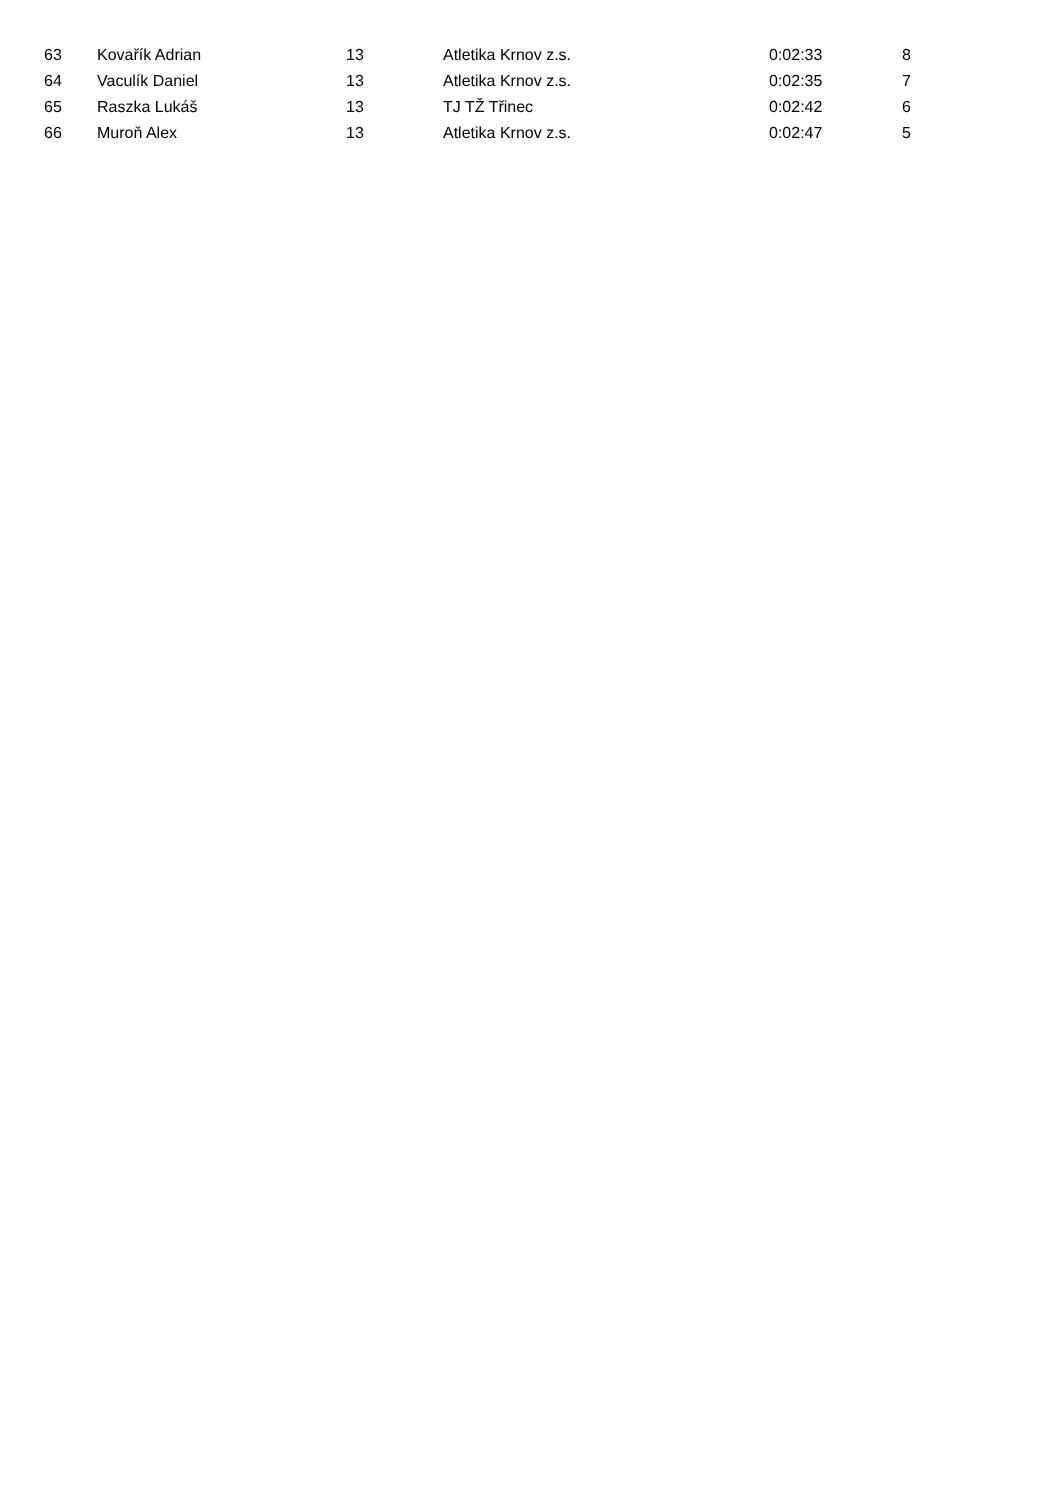| 63 | Kovařík Adrian | 13 | Atletika Krnov z.s. | 0:02:33 | 8 |
| 64 | Vaculík Daniel | 13 | Atletika Krnov z.s. | 0:02:35 | 7 |
| 65 | Raszka Lukáš | 13 | TJ TŽ Třinec | 0:02:42 | 6 |
| 66 | Muroň Alex | 13 | Atletika Krnov z.s. | 0:02:47 | 5 |